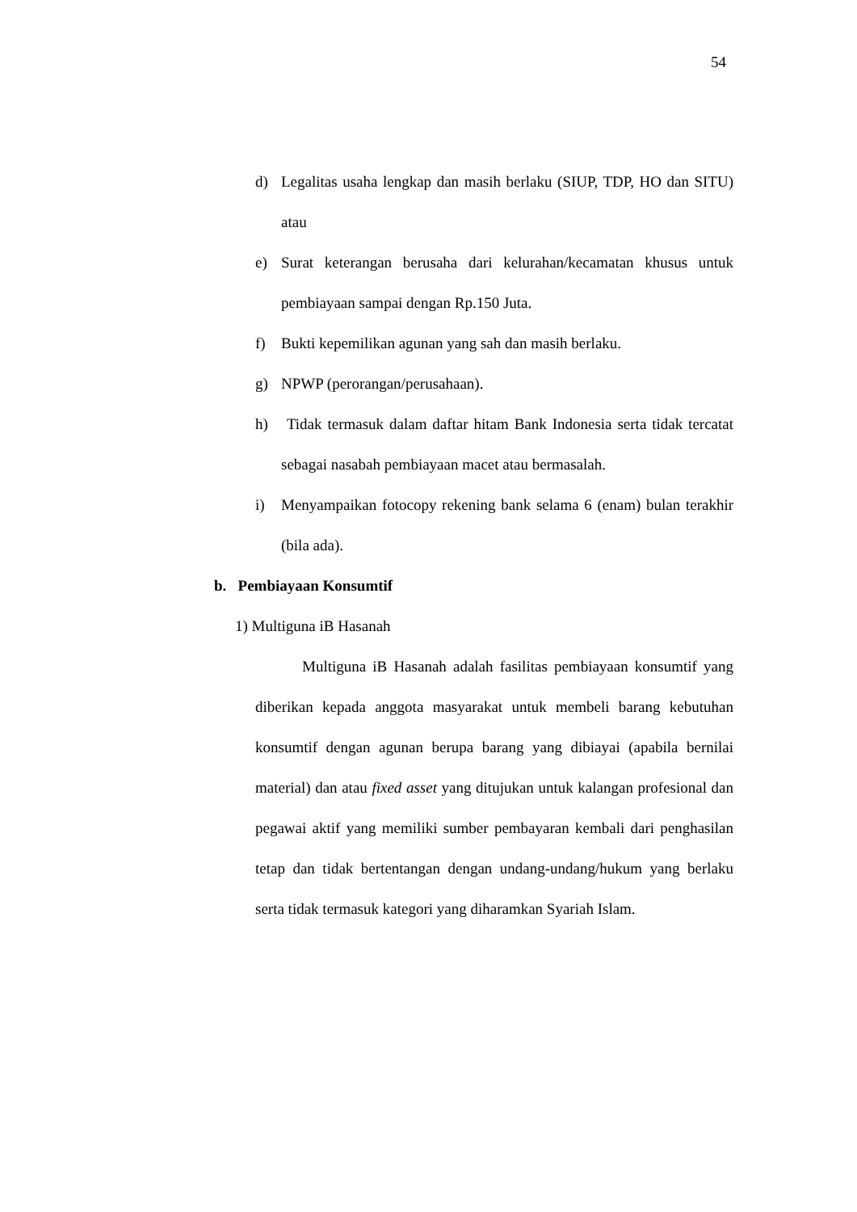54
d) Legalitas usaha lengkap dan masih berlaku (SIUP, TDP, HO dan SITU) atau
e) Surat keterangan berusaha dari kelurahan/kecamatan khusus untuk pembiayaan sampai dengan Rp.150 Juta.
f) Bukti kepemilikan agunan yang sah dan masih berlaku.
g) NPWP (perorangan/perusahaan).
h) Tidak termasuk dalam daftar hitam Bank Indonesia serta tidak tercatat sebagai nasabah pembiayaan macet atau bermasalah.
i) Menyampaikan fotocopy rekening bank selama 6 (enam) bulan terakhir (bila ada).
b. Pembiayaan Konsumtif
1) Multiguna iB Hasanah
Multiguna iB Hasanah adalah fasilitas pembiayaan konsumtif yang diberikan kepada anggota masyarakat untuk membeli barang kebutuhan konsumtif dengan agunan berupa barang yang dibiayai (apabila bernilai material) dan atau fixed asset yang ditujukan untuk kalangan profesional dan pegawai aktif yang memiliki sumber pembayaran kembali dari penghasilan tetap dan tidak bertentangan dengan undang-undang/hukum yang berlaku serta tidak termasuk kategori yang diharamkan Syariah Islam.